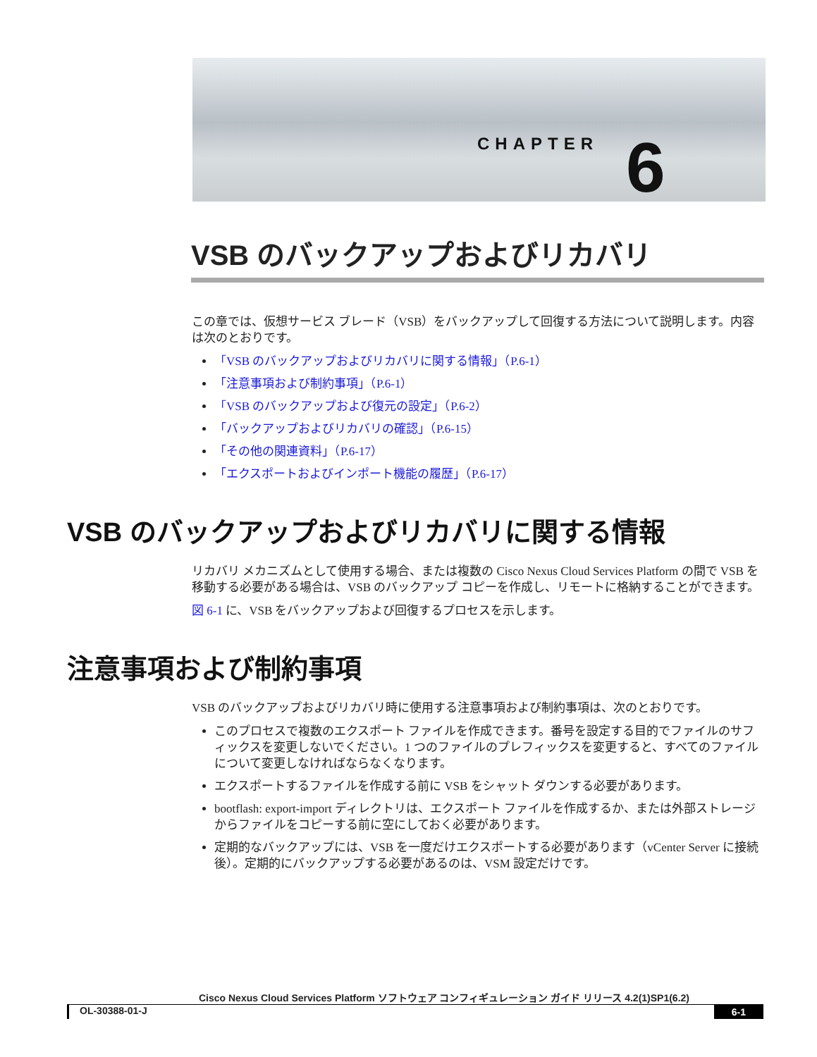CHAPTER 6
VSB のバックアップおよびリカバリ
この章では、仮想サービス ブレード（VSB）をバックアップして回復する方法について説明します。内容は次のとおりです。
「VSB のバックアップおよびリカバリに関する情報」（P.6-1）
「注意事項および制約事項」（P.6-1）
「VSB のバックアップおよび復元の設定」（P.6-2）
「バックアップおよびリカバリの確認」（P.6-15）
「その他の関連資料」（P.6-17）
「エクスポートおよびインポート機能の履歴」（P.6-17）
VSB のバックアップおよびリカバリに関する情報
リカバリ メカニズムとして使用する場合、または複数の Cisco Nexus Cloud Services Platform の間で VSB を移動する必要がある場合は、VSB のバックアップ コピーを作成し、リモートに格納することができます。
図 6-1 に、VSB をバックアップおよび回復するプロセスを示します。
注意事項および制約事項
VSB のバックアップおよびリカバリ時に使用する注意事項および制約事項は、次のとおりです。
このプロセスで複数のエクスポート ファイルを作成できます。番号を設定する目的でファイルのサフィックスを変更しないでください。1 つのファイルのプレフィックスを変更すると、すべてのファイルについて変更しなければならなくなります。
エクスポートするファイルを作成する前に VSB をシャット ダウンする必要があります。
bootflash: export-import ディレクトリは、エクスポート ファイルを作成するか、または外部ストレージからファイルをコピーする前に空にしておく必要があります。
定期的なバックアップには、VSB を一度だけエクスポートする必要があります（vCenter Server に接続後）。定期的にバックアップする必要があるのは、VSM 設定だけです。
Cisco Nexus Cloud Services Platform ソフトウェア コンフィギュレーション ガイド リリース 4.2(1)SP1(6.2)
OL-30388-01-J 6-1